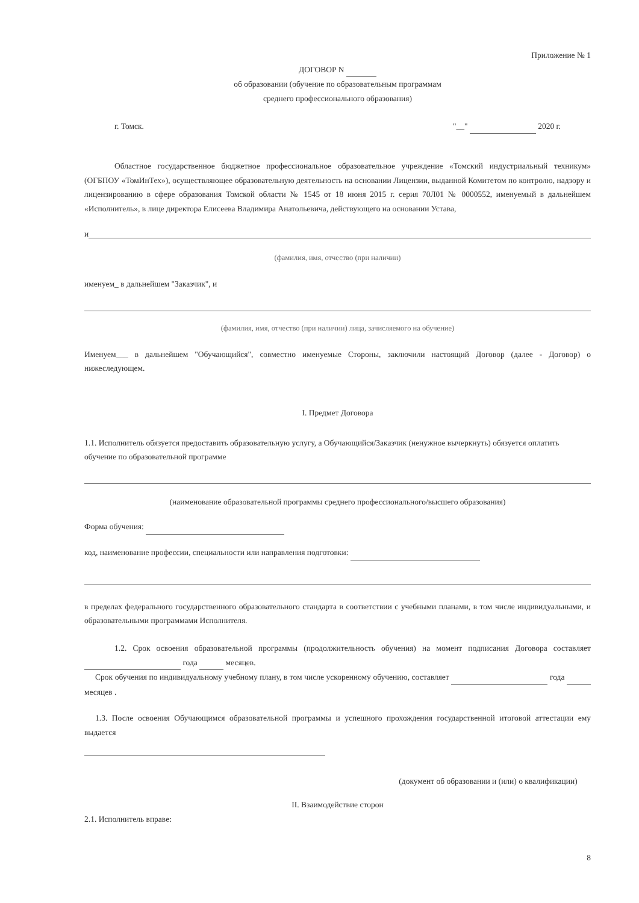Приложение № 1
ДОГОВОР N
об образовании (обучение по образовательным программам
среднего профессионального образования)
г. Томск. "__" 2020 г.
Областное государственное бюджетное профессиональное образовательное учреждение «Томский индустриальный техникум» (ОГБПОУ «ТомИнТех»), осуществляющее образовательную деятельность на основании Лицензии, выданной Комитетом по контролю, надзору и лицензированию в сфере образования Томской области № 1545 от 18 июня 2015 г. серия 70Л01 № 0000552, именуемый в дальнейшем «Исполнитель», в лице директора Елисеева Владимира Анатольевича, действующего на основании Устава,
и
(фамилия, имя, отчество (при наличии)
именуем_ в дальнейшем "Заказчик", и
(фамилия, имя, отчество (при наличии) лица, зачисляемого на обучение)
Именуем___ в дальнейшем "Обучающийся", совместно именуемые Стороны, заключили настоящий Договор (далее - Договор) о нижеследующем.
I. Предмет Договора
1.1. Исполнитель обязуется предоставить образовательную услугу, а Обучающийся/Заказчик (ненужное вычеркнуть) обязуется оплатить обучение по образовательной программе
(наименование образовательной программы среднего профессионального/высшего образования)
Форма обучения:
код, наименование профессии, специальности или направления подготовки:
в пределах федерального государственного образовательного стандарта в соответствии с учебными планами, в том числе индивидуальными, и образовательными программами Исполнителя.
1.2. Срок освоения образовательной программы (продолжительность обучения) на момент подписания Договора составляет года месяцев.
Срок обучения по индивидуальному учебному плану, в том числе ускоренному обучению, составляет года месяцев .
1.3. После освоения Обучающимся образовательной программы и успешного прохождения государственной итоговой аттестации ему выдается
(документ об образовании и (или) о квалификации)
II. Взаимодействие сторон
2.1. Исполнитель вправе:
8